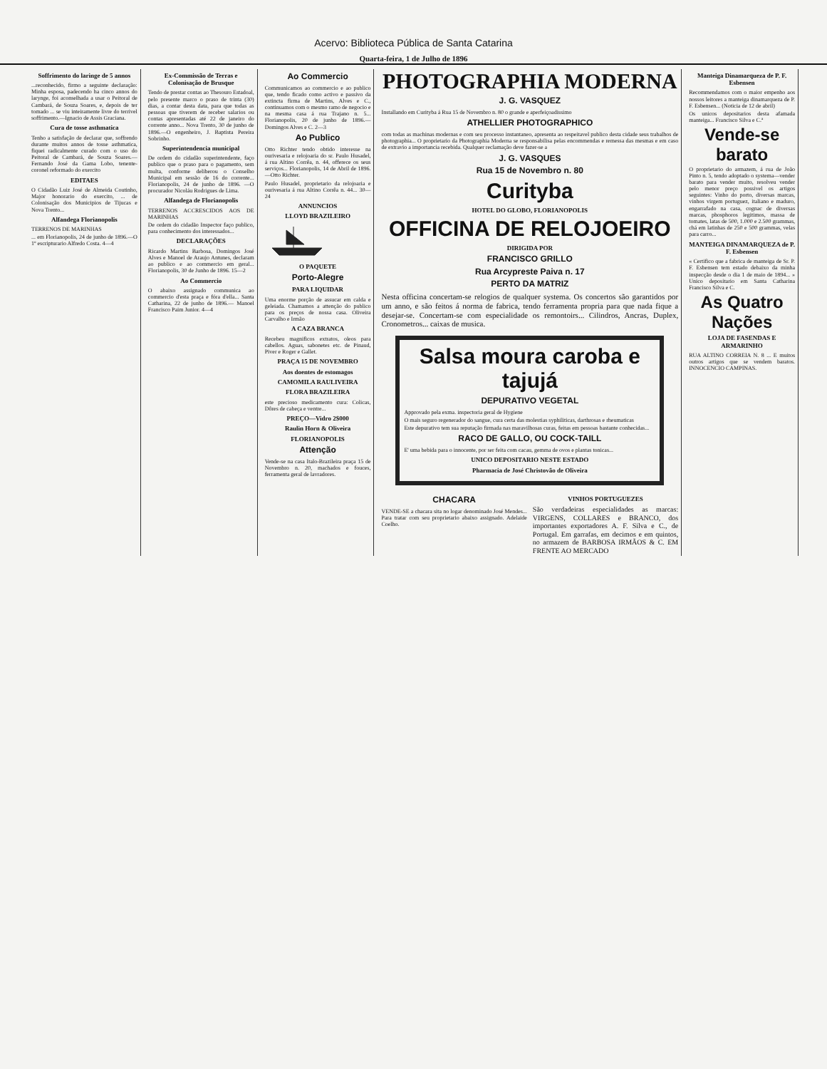Acervo: Biblioteca Pública de Santa Catarina
Quarta-feira, 1 de Julho de 1896
Soffrimento do laringe de 5 annos
...reconhecido, firmo a seguinte declaração: Minha esposa, padecendo ha cinco annos do larynge, foi aconselhada a usar o Peitoral de Cambará, de Souza Soares, e, depois de ter tomado ... se viu inteiramente livre do terrivel soffrimento.—Ignacio de Assis Graciana.
Cura de tosse asthmatica
Tenho a satisfação de declarar que, soffrendo durante muitos annos de tosse asthmatica, fiquei radicalmente curado com o uso do Peitoral de Cambará, de Souza Soares.—Fernando José da Gama Lobo, tenente-coronel reformado do exercito
EDITAES
O Cidadão Luiz José de Almeida Coutinho, Major honorario do exercito, ... de Colonisação dos Municipios de Tijucas e Nova Trento...
Alfandega Florianopolis
TERRENOS DE MARINHAS
... em Florianopolis, 24 de junho de 1896.—O 1º escripturario Alfredo Costa. 4—4
Ex-Commissão de Terras e Colonisação de Brusque
Tendo de prestar contas ao Thesouro Estadoal, pelo presente marco o praso de trinta (30) dias, a contar desta data, para que todas as pessoas que tiverem de receber salarios ou contas apresentadas até 22 de janeiro do corrente anno... Nova Trento, 30 de junho de 1896.—O engenheiro, J. Baptista Pereira Sobrinho.
Superintendencia municipal
De ordem do cidadão superintendente, faço publico que o praso para o pagamento, sem multa, conforme deliberou o Conselho Municipal em sessão de 16 do corrente... Florianopolis, 24 de junho de 1896. —O procurador Nicoláu Rodrigues de Lima.
Alfandega de Florianopolis
TERRENOS ACCRESCIDOS AOS DE MARINHAS
De ordem do cidadão Inspector faço publico, para conhecimento dos interessados...
DECLARAÇÕES
Ricardo Martins Barbosa, Domingos José Alves e Manoel de Araujo Antunes, declaram ao publico e ao commercio em geral... Florianopolis, 30 de Junho de 1896. 15—2
Ao Commercio
O abaixo assignado communica ao commercio d'esta praça e fóra d'ella... Santa Catharina, 22 de junho de 1896.— Manoel Francisco Paim Junior. 4—4
Ao Commercio
Communicamos ao commercio e ao publico que, tendo ficado como activo e passivo da extincta firma de Martins, Alves e C., continuamos com o mesmo ramo de negocio e na mesma casa á rua Trajano n. 5... Florianopolis, 20 de junho de 1896.—Domingos Alves e C. 2—3
Ao Publico
Otto Richter tendo obtido interesse na ourivesaria e relojoaria do sr. Paulo Husadel, á rua Altino Corrêa, n. 44, offerece os seus serviços... Florianopolis, 14 de Abril de 1896.—Otto Richter.
Paulo Husadel, proprietario da relojoaria e ourivesaria á rua Altino Corrêa n. 44... 30—24
ANNUNCIOS
LLOYD BRAZILEIRO
O PAQUETE
Porto-Alegre
PARA LIQUIDAR
Uma enorme porção de assucar em calda e geleiada. Chamamos a attenção do publico para os preços de nossa casa. Oliveira Carvalho e Irmão
A CAZA BRANCA
Recebeu magnificos extratos, oleos para cabellos. Aguas, sabonetes etc. de Pinaud, Piver e Roger e Gallet.
PRAÇA 15 DE NOVEMBRO
Aos doentes de estomagos
CAMOMILA RAULIVEIRA
FLORA BRAZILEIRA
este precioso medicamento cura: Colicas, Dôres de cabeça e ventre...
PREÇO—Vidro 2$000
Raulin Horn & Oliveira
FLORIANOPOLIS
Attenção
Vende-se na casa Italo-Brazileira praça 15 de Novembro n. 20, machados e fouces, ferramenta geral de lavradores.
PHOTOGRAPHIA MODERNA
J. G. VASQUEZ
Installando em Curityba á Rua 15 de Novembro n. 80 o grande e aperfeiçoadissimo
ATHELLIER PHOTOGRAPHICO
com todas as machinas modernas e com seu processo instantaneo, apresenta ao respeitavel publico desta cidade seus trabalhos de photographia... O proprietario da Photographia Moderna se responsabilisa pelas encommendas e remessa das mesmas e em caso de extravio a importancia recebida. Qualquer reclamação deve fazer-se a
J. G. VASQUES
Rua 15 de Novembro n. 80
Curityba
HOTEL DO GLOBO, FLORIANOPOLIS
OFFICINA DE RELOJOEIRO
DIRIGIDA POR
FRANCISCO GRILLO
Rua Arcypreste Paiva n. 17
PERTO DA MATRIZ
Nesta officina concertam-se relogios de qualquer systema. Os concertos são garantidos por um anno, e são feitos á norma de fabrica, tendo ferramenta propria para que nada fique a desejar-se. Concertam-se com especialidade os remontoirs... Cilindros, Ancras, Duplex, Cronometros... caixas de musica.
Salsa moura caroba e tajujá
DEPURATIVO VEGETAL
Approvado pela exma. inspectoria geral de Hygiene
O mais seguro regenerador do sangue, cura certa das molestias syphiliticas, darthrosas e rheumaticas
Este depurativo tem sua reputação firmada nas maravilhosas curas, feitas em pessoas bastante conhecidas...
RACO DE GALLO, OU COCK-TAILL
E' uma bebida para o innocente, por ser feita com cacau, gemma de ovos e plantas tonicas...
UNICO DEPOSITARIO NESTE ESTADO
Pharmacia de José Christovão de Oliveira
CHACARA
VENDE-SE a chacara sita no logar denominado José Mendes... Para tratar com seu proprietario abaixo assignado. Adelaide Coelho.
VINHOS PORTUGUEZES
São verdadeiras especialidades as marcas: VIRGENS, COLLARES e BRANCO, dos importantes exportadores A. F. Silva e C., de Portugal. Em garrafas, em decimos e em quintos, no armazem de BARBOSA IRMÃOS & C. EM FRENTE AO MERCADO
Manteiga Dinamarqueza de P. F. Esbensen
Recommendamos com o maior empenho aos nossos leitores a manteiga dinamarqueza de P. F. Esbensen... (Noticia de 12 de abril)
Os unicos depositarios desta afamada manteiga... Francisco Silva e C.ª
Vende-se barato
O proprietario do armazem, á rua de João Pinto n. 5, tendo adoptado o systema—vender barato para vender muito, resolveu vender pelo menor preço possivel os artigos seguintes: Vinho do porto, diversas marcas, vinhos virgem portuguez, italiano e maduro, engarrafado na casa, cognac de diversas marcas, phosphoros legitimos, massa de tomates, latas de 500, 1.000 e 2.500 grammas, chá em latinhas de 250 e 500 grammas, velas para carro...
MANTEIGA DINAMARQUEZA de P. F. Esbensen
« Certifico que a fabrica de manteiga de Sr. P. F. Esbensen tem estado debaixo da minha inspecção desde o dia 1 de maio de 1894... » Unico depositario em Santa Catharina Francisco Silva e C.
As Quatro Nações
LOJA DE FASENDAS E ARMARINHO
RUA ALTINO CORREIA N. 8 ... E muitos outros artigos que se vendem baratos. INNOCENCIO CAMPINAS.